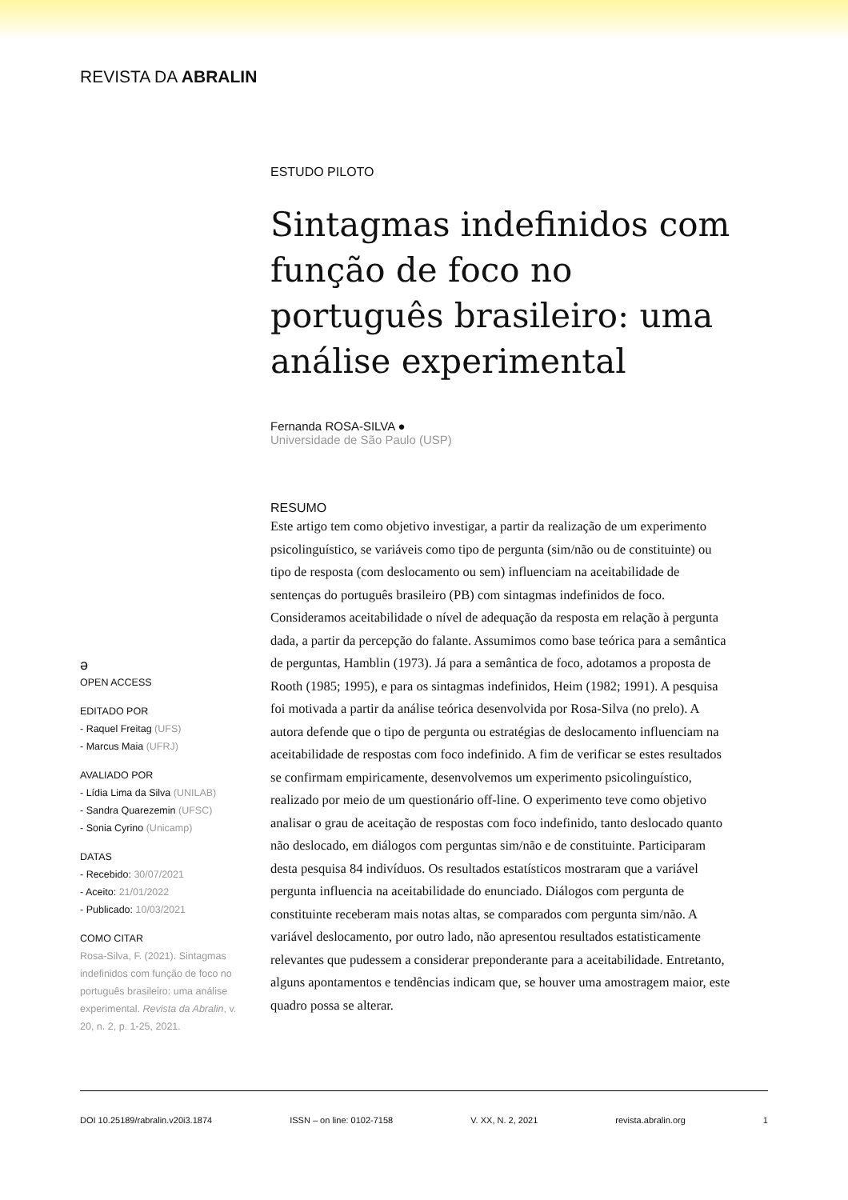REVISTA DA ABRALIN
ESTUDO PILOTO
Sintagmas indefinidos com função de foco no português brasileiro: uma análise experimental
Fernanda ROSA-SILVA ●
Universidade de São Paulo (USP)
RESUMO
Este artigo tem como objetivo investigar, a partir da realização de um experimento psicolinguístico, se variáveis como tipo de pergunta (sim/não ou de constituinte) ou tipo de resposta (com deslocamento ou sem) influenciam na aceitabilidade de sentenças do português brasileiro (PB) com sintagmas indefinidos de foco. Consideramos aceitabilidade o nível de adequação da resposta em relação à pergunta dada, a partir da percepção do falante. Assumimos como base teórica para a semântica de perguntas, Hamblin (1973). Já para a semântica de foco, adotamos a proposta de Rooth (1985; 1995), e para os sintagmas indefinidos, Heim (1982; 1991). A pesquisa foi motivada a partir da análise teórica desenvolvida por Rosa-Silva (no prelo). A autora defende que o tipo de pergunta ou estratégias de deslocamento influenciam na aceitabilidade de respostas com foco indefinido. A fim de verificar se estes resultados se confirmam empiricamente, desenvolvemos um experimento psicolinguístico, realizado por meio de um questionário off-line. O experimento teve como objetivo analisar o grau de aceitação de respostas com foco indefinido, tanto deslocado quanto não deslocado, em diálogos com perguntas sim/não e de constituinte. Participaram desta pesquisa 84 indivíduos. Os resultados estatísticos mostraram que a variável pergunta influencia na aceitabilidade do enunciado. Diálogos com pergunta de constituinte receberam mais notas altas, se comparados com pergunta sim/não. A variável deslocamento, por outro lado, não apresentou resultados estatisticamente relevantes que pudessem a considerar preponderante para a aceitabilidade. Entretanto, alguns apontamentos e tendências indicam que, se houver uma amostragem maior, este quadro possa se alterar.
ə
OPEN ACCESS
EDITADO POR
- Raquel Freitag (UFS)
- Marcus Maia (UFRJ)
AVALIADO POR
- Lídia Lima da Silva (UNILAB)
- Sandra Quarezemin (UFSC)
- Sonia Cyrino (Unicamp)
DATAS
- Recebido: 30/07/2021
- Aceito: 21/01/2022
- Publicado: 10/03/2021
COMO CITAR
Rosa-Silva, F. (2021). Sintagmas indefinidos com função de foco no português brasileiro: uma análise experimental. Revista da Abralin, v. 20, n. 2, p. 1-25, 2021.
DOI 10.25189/rabralin.v20i3.1874 ISSN – on line: 0102-7158 V. XX, N. 2, 2021 revista.abralin.org 1